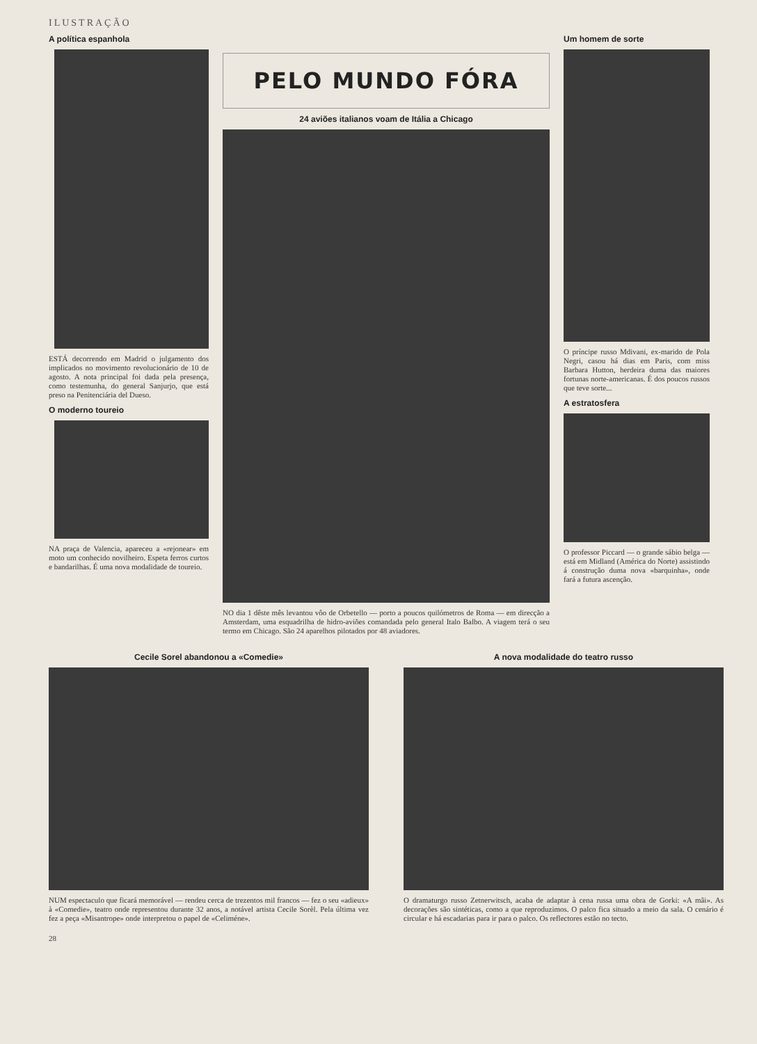ILUSTRAÇÃO
A política espanhola
ESTÁ decorrendo em Madrid o julgamento dos implicados no movimento revolucionário de 10 de agosto. A nota principal foi dada pela presença, como testemunha, do general Sanjurjo, que está preso na Penitenciária del Dueso.
O moderno toureio
NA praça de Valencia, apareceu a «rejonear» em moto um conhecido novilheiro. Espeta ferros curtos e bandarilhas. É uma nova modalidade de toureio.
PELO MUNDO FÓRA
24 aviões italianos voam de Itália a Chicago
NO dia 1 dêste mês levantou vôo de Orbetello — porto a poucos quilómetros de Roma — em direcção a Amsterdam, uma esquadrilha de hidro-aviões comandada pelo general Italo Balbo. A viagem terá o seu termo em Chicago. São 24 aparelhos pilotados por 48 aviadores.
Um homem de sorte
O príncipe russo Mdivani, ex-marido de Pola Negri, casou há dias em Paris, com miss Barbara Hutton, herdeira duma das maiores fortunas norte-americanas. É dos poucos russos que teve sorte...
A estratosfera
O professor Piccard — o grande sábio belga — está em Midland (América do Norte) assistindo á construção duma nova «barquinha», onde fará a futura ascenção.
Cecile Sorel abandonou a «Comedie»
NUM espectaculo que ficará memorável — rendeu cerca de trezentos mil francos — fez o seu «adieux» à «Comedie», teatro onde representou durante 32 anos, a notável artista Cecile Sorèl. Pela última vez fez a peça «Misantrope» onde interpretou o papel de «Celiméne».
A nova modalidade do teatro russo
O dramaturgo russo Zetnerwitsch, acaba de adaptar à cena russa uma obra de Gorki: «A mãi». As decorações são sintéticas, como a que reproduzimos. O palco fica situado a meio da sala. O cenário é circular e há escadarias para ir para o palco. Os reflectores estão no tecto.
28